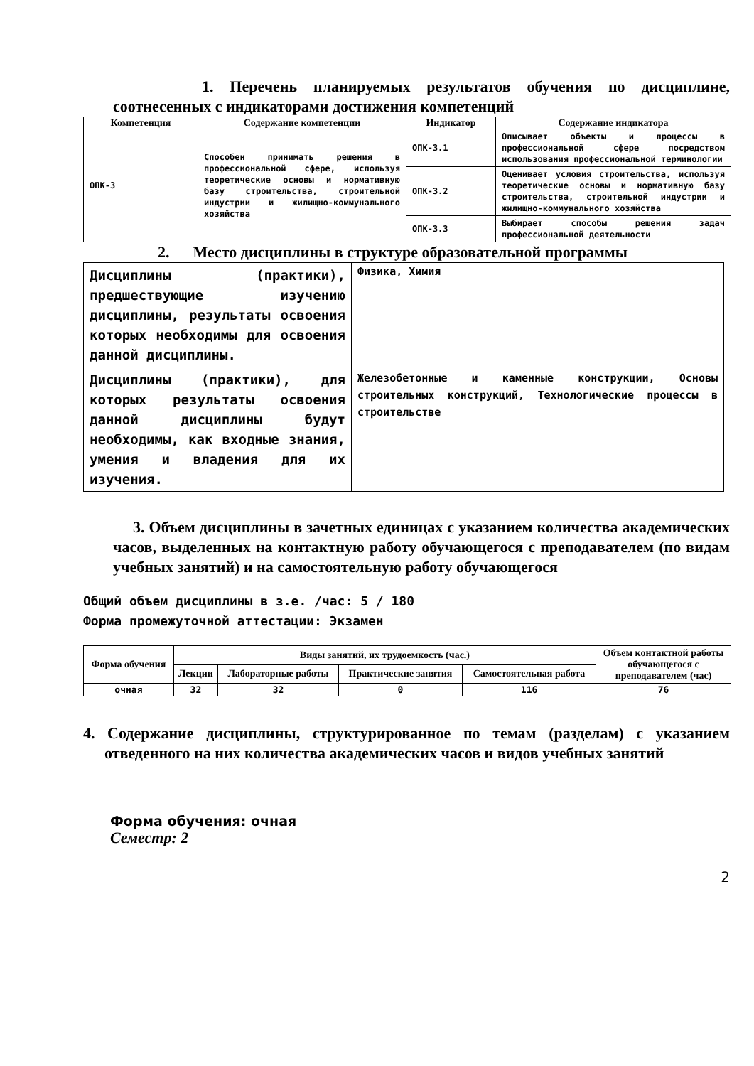1. Перечень планируемых результатов обучения по дисциплине, соотнесенных с индикаторами достижения компетенций
| Компетенция | Содержание компетенции | Индикатор | Содержание индикатора |
| --- | --- | --- | --- |
| ОПК-3 | Способен принимать решения в профессиональной сфере, используя теоретические основы и нормативную базу строительства, строительной индустрии и жилищно-коммунального хозяйства | ОПК-3.1 | Описывает объекты и процессы в профессиональной сфере посредством использования профессиональной терминологии |
| | | ОПК-3.2 | Оценивает условия строительства, используя теоретические основы и нормативную базу строительства, строительной индустрии и жилищно-коммунального хозяйства |
| | | ОПК-3.3 | Выбирает способы решения задач профессиональной деятельности |
2. Место дисциплины в структуре образовательной программы
| Дисциплины (практики), предшествующие изучению дисциплины, результаты освоения которых необходимы для освоения данной дисциплины. | Физика, Химия |
| Дисциплины (практики), для которых результаты освоения данной дисциплины будут необходимы, как входные знания, умения и владения для их изучения. | Железобетонные и каменные конструкции, Основы строительных конструкций, Технологические процессы в строительстве |
3. Объем дисциплины в зачетных единицах с указанием количества академических часов, выделенных на контактную работу обучающегося с преподавателем (по видам учебных занятий) и на самостоятельную работу обучающегося
Общий объем дисциплины в з.е. /час: 5 / 180
Форма промежуточной аттестации: Экзамен
| Форма обучения | Виды занятий, их трудоемкость (час.) | | | | Объем контактной работы обучающегося с преподавателем (час) |
| --- | --- | --- | --- | --- | --- |
| | Лекции | Лабораторные работы | Практические занятия | Самостоятельная работа | |
| очная | 32 | 32 | 0 | 116 | 76 |
4. Содержание дисциплины, структурированное по темам (разделам) с указанием отведенного на них количества академических часов и видов учебных занятий
Форма обучения: очная
Семестр: 2
2